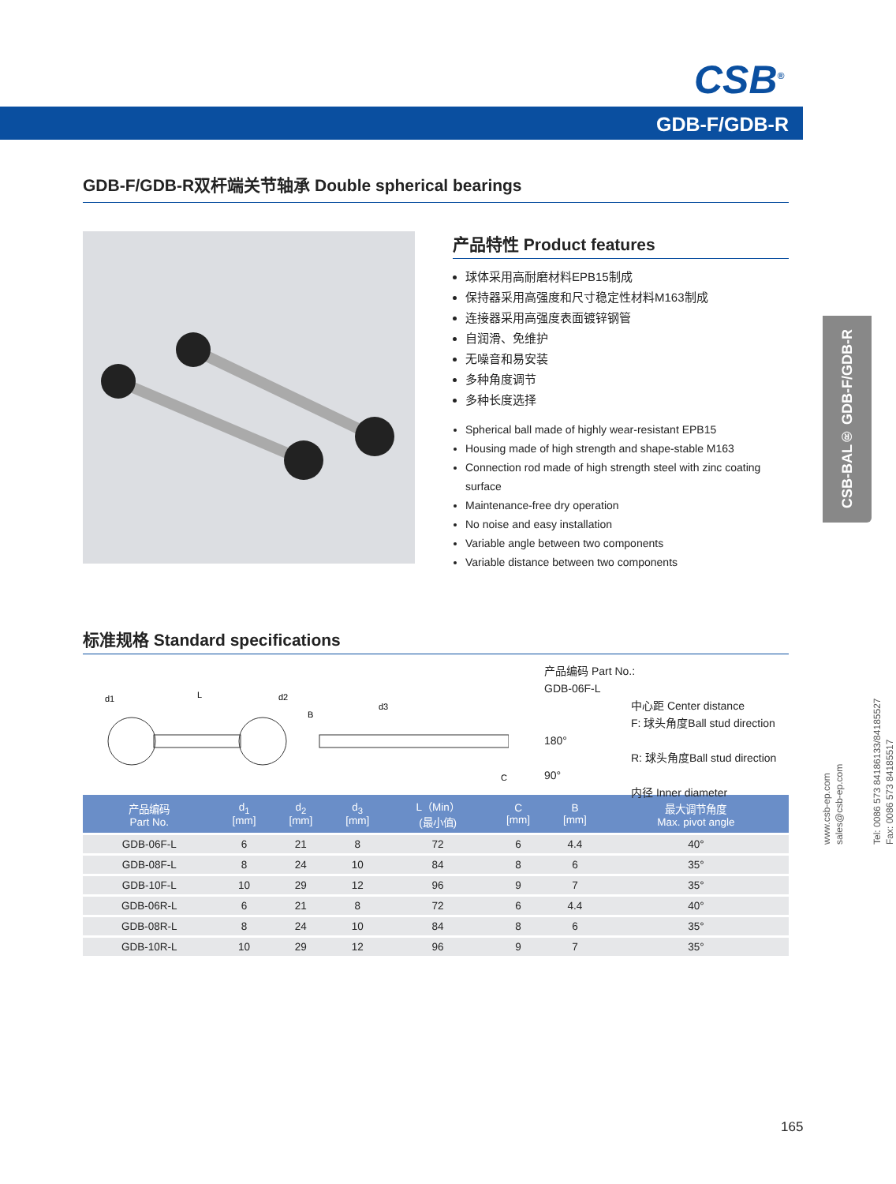CSB<sup>®</sup>
GDB-F/GDB-R
CSB-BAL® GDB-F/GDB-R
www.csb-ep.com
sales@csb-ep.com
Tel: 0086 573 84186133/84185527
Fax: 0086 573 84185517
GDB-F/GDB-R双杆端关节轴承 Double spherical bearings
产品特性 Product features
球体采用高耐磨材料EPB15制成
保持器采用高强度和尺寸稳定性材料M163制成
连接器采用高强度表面镀锌钢管
自润滑、免维护
无噪音和易安装
多种角度调节
多种长度选择
Spherical ball made of highly wear-resistant EPB15
Housing made of high strength and shape-stable M163
Connection rod made of high strength steel with zinc coating surface
Maintenance-free dry operation
No noise and easy installation
Variable angle between two components
Variable distance between two components
标准规格 Standard specifications
d1
L
d2
B
d3
C
产品编码 Part No.:
GDB-06F-L
中心距 Center distance
F: 球头角度Ball stud direction 180°
R: 球头角度Ball stud direction 90°
内径 Inner diameter
| 产品编码 Part No. | d<sub>1</sub> [mm] | d<sub>2</sub> [mm] | d<sub>3</sub> [mm] | L（Min） (最小值) | C [mm] | B [mm] | 最大调节角度 Max. pivot angle |
| --- | --- | --- | --- | --- | --- | --- | --- |
| GDB-06F-L | 6 | 21 | 8 | 72 | 6 | 4.4 | 40° |
| GDB-08F-L | 8 | 24 | 10 | 84 | 8 | 6 | 35° |
| GDB-10F-L | 10 | 29 | 12 | 96 | 9 | 7 | 35° |
| GDB-06R-L | 6 | 21 | 8 | 72 | 6 | 4.4 | 40° |
| GDB-08R-L | 8 | 24 | 10 | 84 | 8 | 6 | 35° |
| GDB-10R-L | 10 | 29 | 12 | 96 | 9 | 7 | 35° |
165